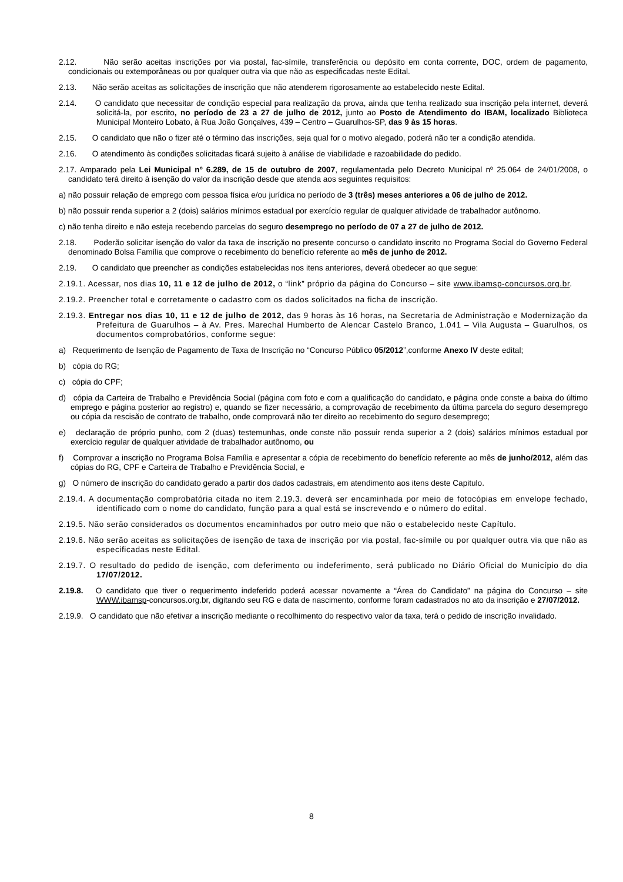2.12. Não serão aceitas inscrições por via postal, fac-símile, transferência ou depósito em conta corrente, DOC, ordem de pagamento, condicionais ou extemporâneas ou por qualquer outra via que não as especificadas neste Edital.
2.13. Não serão aceitas as solicitações de inscrição que não atenderem rigorosamente ao estabelecido neste Edital.
2.14. O candidato que necessitar de condição especial para realização da prova, ainda que tenha realizado sua inscrição pela internet, deverá solicitá-la, por escrito, no período de 23 a 27 de julho de 2012, junto ao Posto de Atendimento do IBAM, localizado Biblioteca Municipal Monteiro Lobato, à Rua João Gonçalves, 439 – Centro – Guarulhos-SP, das 9 às 15 horas.
2.15. O candidato que não o fizer até o término das inscrições, seja qual for o motivo alegado, poderá não ter a condição atendida.
2.16. O atendimento às condições solicitadas ficará sujeito à análise de viabilidade e razoabilidade do pedido.
2.17. Amparado pela Lei Municipal nº 6.289, de 15 de outubro de 2007, regulamentada pelo Decreto Municipal nº 25.064 de 24/01/2008, o candidato terá direito à isenção do valor da inscrição desde que atenda aos seguintes requisitos:
a) não possuir relação de emprego com pessoa física e/ou jurídica no período de 3 (três) meses anteriores a 06 de julho de 2012.
b) não possuir renda superior a 2 (dois) salários mínimos estadual por exercício regular de qualquer atividade de trabalhador autônomo.
c) não tenha direito e não esteja recebendo parcelas do seguro desemprego no período de 07 a 27 de julho de 2012.
2.18. Poderão solicitar isenção do valor da taxa de inscrição no presente concurso o candidato inscrito no Programa Social do Governo Federal denominado Bolsa Família que comprove o recebimento do benefício referente ao mês de junho de 2012.
2.19. O candidato que preencher as condições estabelecidas nos itens anteriores, deverá obedecer ao que segue:
2.19.1. Acessar, nos dias 10, 11 e 12 de julho de 2012, o “link” próprio da página do Concurso – site www.ibamsp-concursos.org.br.
2.19.2. Preencher total e corretamente o cadastro com os dados solicitados na ficha de inscrição.
2.19.3. Entregar nos dias 10, 11 e 12 de julho de 2012, das 9 horas às 16 horas, na Secretaria de Administração e Modernização da Prefeitura de Guarulhos – à Av. Pres. Marechal Humberto de Alencar Castelo Branco, 1.041 – Vila Augusta – Guarulhos, os documentos comprobatórios, conforme segue:
a) Requerimento de Isenção de Pagamento de Taxa de Inscrição no “Concurso Público 05/2012”,conforme Anexo IV deste edital;
b) cópia do RG;
c) cópia do CPF;
d) cópia da Carteira de Trabalho e Previdência Social (página com foto e com a qualificação do candidato, e página onde conste a baixa do último emprego e página posterior ao registro) e, quando se fizer necessário, a comprovação de recebimento da última parcela do seguro desemprego ou cópia da rescisão de contrato de trabalho, onde comprovará não ter direito ao recebimento do seguro desemprego;
e) declaração de próprio punho, com 2 (duas) testemunhas, onde conste não possuir renda superior a 2 (dois) salários mínimos estadual por exercício regular de qualquer atividade de trabalhador autônomo, ou
f) Comprovar a inscrição no Programa Bolsa Família e apresentar a cópia de recebimento do benefício referente ao mês de junho/2012, além das cópias do RG, CPF e Carteira de Trabalho e Previdência Social, e
g) O número de inscrição do candidato gerado a partir dos dados cadastrais, em atendimento aos itens deste Capitulo.
2.19.4. A documentação comprobatória citada no item 2.19.3. deverá ser encaminhada por meio de fotocópias em envelope fechado, identificado com o nome do candidato, função para a qual está se inscrevendo e o número do edital.
2.19.5. Não serão considerados os documentos encaminhados por outro meio que não o estabelecido neste Capítulo.
2.19.6. Não serão aceitas as solicitações de isenção de taxa de inscrição por via postal, fac-símile ou por qualquer outra via que não as especificadas neste Edital.
2.19.7. O resultado do pedido de isenção, com deferimento ou indeferimento, será publicado no Diário Oficial do Município do dia 17/07/2012.
2.19.8. O candidato que tiver o requerimento indeferido poderá acessar novamente a “Área do Candidato” na página do Concurso – site WWW.ibamsp-concursos.org.br, digitando seu RG e data de nascimento, conforme foram cadastrados no ato da inscrição e 27/07/2012.
2.19.9. O candidato que não efetivar a inscrição mediante o recolhimento do respectivo valor da taxa, terá o pedido de inscrição invalidado.
8